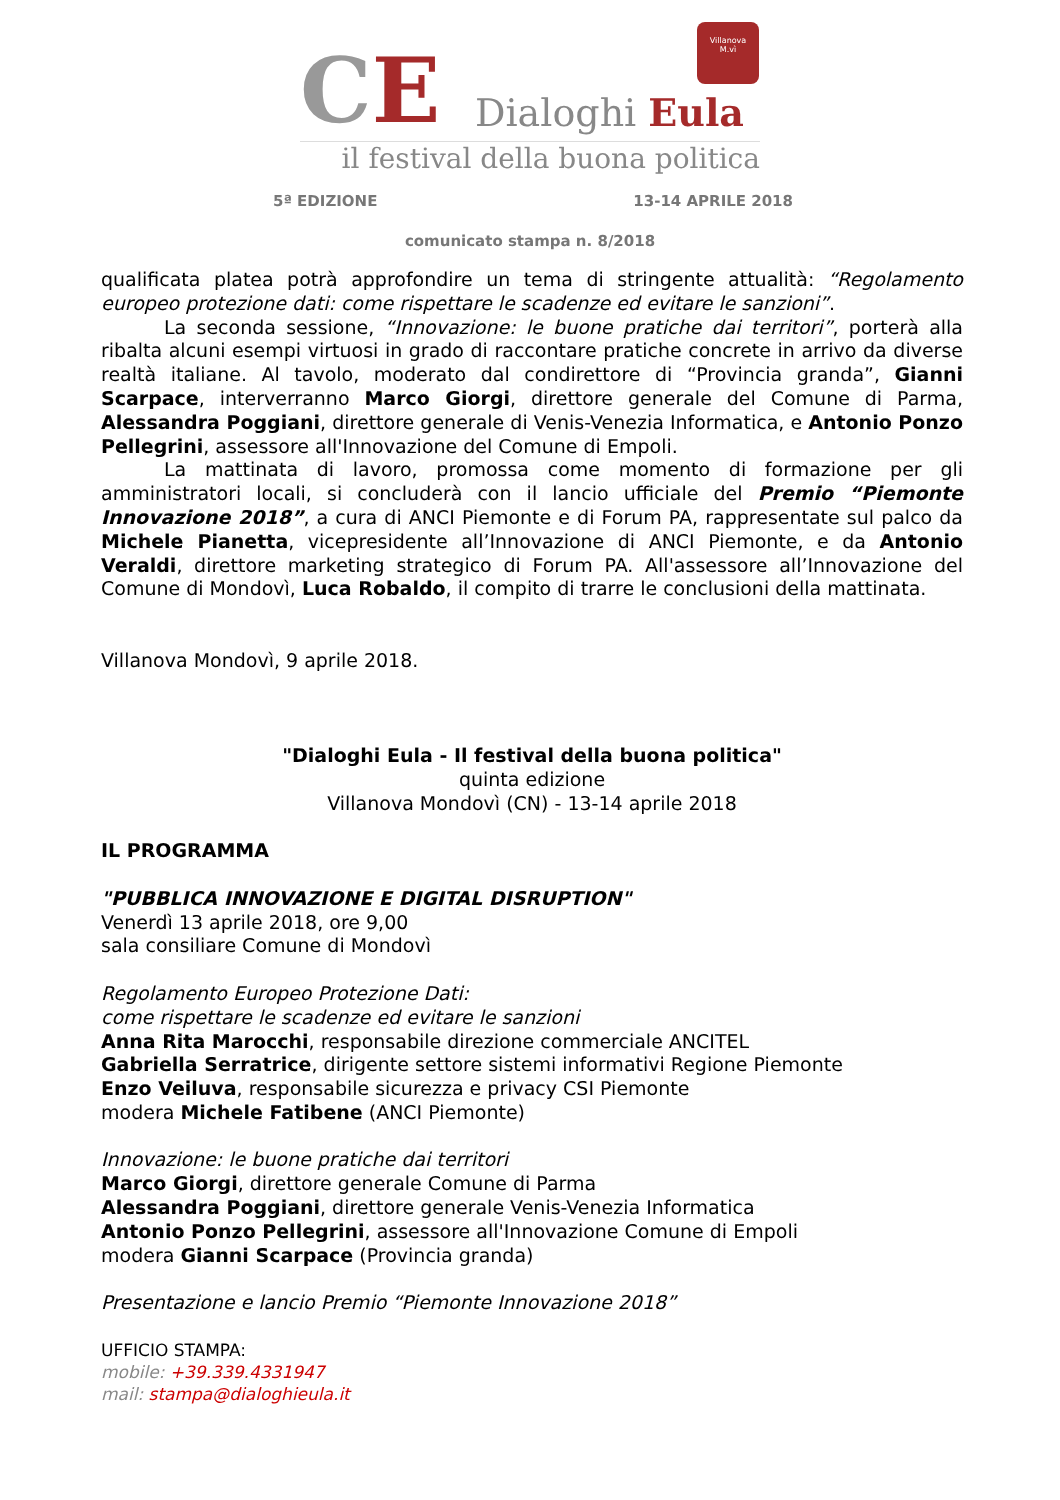CE
Villanova
M.vì
Dialoghi Eula
il festival della buona politica
5ª EDIZIONE 13-14 APRILE 2018
comunicato stampa n. 8/2018
qualificata platea potrà approfondire un tema di stringente attualità: “Regolamento europeo protezione dati: come rispettare le scadenze ed evitare le sanzioni”.
La seconda sessione, “Innovazione: le buone pratiche dai territori”, porterà alla ribalta alcuni esempi virtuosi in grado di raccontare pratiche concrete in arrivo da diverse realtà italiane. Al tavolo, moderato dal condirettore di “Provincia granda”, Gianni Scarpace, interverranno Marco Giorgi, direttore generale del Comune di Parma, Alessandra Poggiani, direttore generale di Venis-Venezia Informatica, e Antonio Ponzo Pellegrini, assessore all'Innovazione del Comune di Empoli.
La mattinata di lavoro, promossa come momento di formazione per gli amministratori locali, si concluderà con il lancio ufficiale del Premio “Piemonte Innovazione 2018”, a cura di ANCI Piemonte e di Forum PA, rappresentate sul palco da Michele Pianetta, vicepresidente all’Innovazione di ANCI Piemonte, e da Antonio Veraldi, direttore marketing strategico di Forum PA. All'assessore all’Innovazione del Comune di Mondovì, Luca Robaldo, il compito di trarre le conclusioni della mattinata.
Villanova Mondovì, 9 aprile 2018.
"Dialoghi Eula - Il festival della buona politica"
quinta edizione
Villanova Mondovì (CN) - 13-14 aprile 2018
IL PROGRAMMA
"PUBBLICA INNOVAZIONE E DIGITAL DISRUPTION"
Venerdì 13 aprile 2018, ore 9,00
sala consiliare Comune di Mondovì
Regolamento Europeo Protezione Dati:
come rispettare le scadenze ed evitare le sanzioni
Anna Rita Marocchi, responsabile direzione commerciale ANCITEL
Gabriella Serratrice, dirigente settore sistemi informativi Regione Piemonte
Enzo Veiluva, responsabile sicurezza e privacy CSI Piemonte
modera Michele Fatibene (ANCI Piemonte)
Innovazione: le buone pratiche dai territori
Marco Giorgi, direttore generale Comune di Parma
Alessandra Poggiani, direttore generale Venis-Venezia Informatica
Antonio Ponzo Pellegrini, assessore all'Innovazione Comune di Empoli
modera Gianni Scarpace (Provincia granda)
Presentazione e lancio Premio “Piemonte Innovazione 2018”
UFFICIO STAMPA:
mobile: +39.339.4331947
mail: stampa@dialoghieula.it